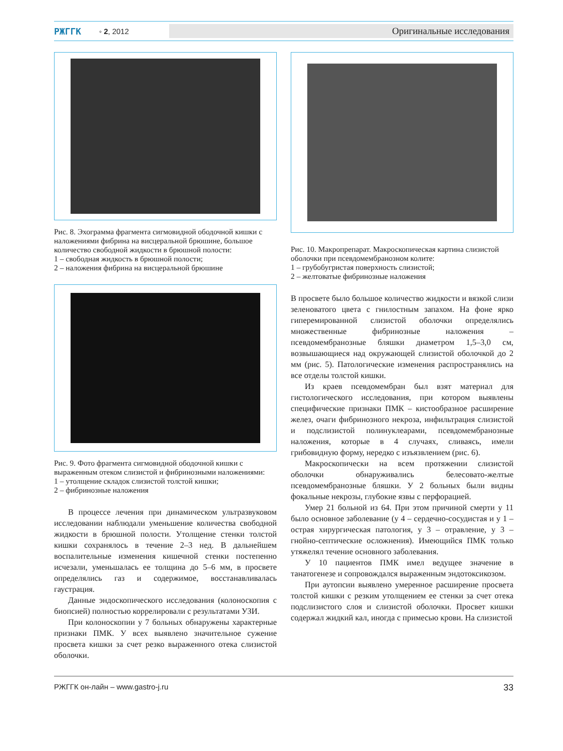РЖГГК ◦ 2, 2012 Оригинальные исследования
Рис. 8. Эхограмма фрагмента сигмовидной ободочной кишки с наложениями фибрина на висцеральной брюшине, большое количество свободной жидкости в брюшной полости:
1 – свободная жидкость в брюшной полости;
2 – наложения фибрина на висцеральной брюшине
Рис. 9. Фото фрагмента сигмовидной ободочной кишки с выраженным отеком слизистой и фибринозными наложениями:
1 – утолщение складок слизистой толстой кишки;
2 – фибринозные наложения
В процессе лечения при динамическом ультразвуковом исследовании наблюдали уменьшение количества свободной жидкости в брюшной полости. Утолщение стенки толстой кишки сохранялось в течение 2–3 нед. В дальнейшем воспалительные изменения кишечной стенки постепенно исчезали, уменьшалась ее толщина до 5–6 мм, в просвете определялись газ и содержимое, восстанавливалась гаустрация.
Данные эндоскопического исследования (колоноскопия с биопсией) полностью коррелировали с результатами УЗИ.
При колоноскопии у 7 больных обнаружены характерные признаки ПМК. У всех выявлено значительное сужение просвета кишки за счет резко выраженного отека слизистой оболочки.
Рис. 10. Макропрепарат. Макроскопическая картина слизистой оболочки при псевдомембранозном колите:
1 – грубобугристая поверхность слизистой;
2 – желтоватые фибринозные наложения
В просвете было большое количество жидкости и вязкой слизи зеленоватого цвета с гнилостным запахом. На фоне ярко гиперемированной слизистой оболочки определялись множественные фибринозные наложения – псевдомембранозные бляшки диаметром 1,5–3,0 см, возвышающиеся над окружающей слизистой оболочкой до 2 мм (рис. 5). Патологические изменения распространялись на все отделы толстой кишки.
Из краев псевдомембран был взят материал для гистологического исследования, при котором выявлены специфические признаки ПМК – кистообразное расширение желез, очаги фибринозного некроза, инфильтрация слизистой и подслизистой полинуклеарами, псевдомембранозные наложения, которые в 4 случаях, сливаясь, имели грибовидную форму, нередко с изъязвлением (рис. 6).
Макроскопически на всем протяжении слизистой оболочки обнаруживались белесовато-желтые псевдомембранозные бляшки. У 2 больных были видны фокальные некрозы, глубокие язвы с перфорацией.
Умер 21 больной из 64. При этом причиной смерти у 11 было основное заболевание (у 4 – сердечно-сосудистая и у 1 – острая хирургическая патология, у 3 – отравление, у 3 – гнойно-септические осложнения). Имеющийся ПМК только утяжелял течение основного заболевания.
У 10 пациентов ПМК имел ведущее значение в танатогенезе и сопровождался выраженным эндотоксикозом.
При аутопсии выявлено умеренное расширение просвета толстой кишки с резким утолщением ее стенки за счет отека подслизистого слоя и слизистой оболочки. Просвет кишки содержал жидкий кал, иногда с примесью крови. На слизистой
РЖГГК он-лайн – www.gastro-j.ru 33